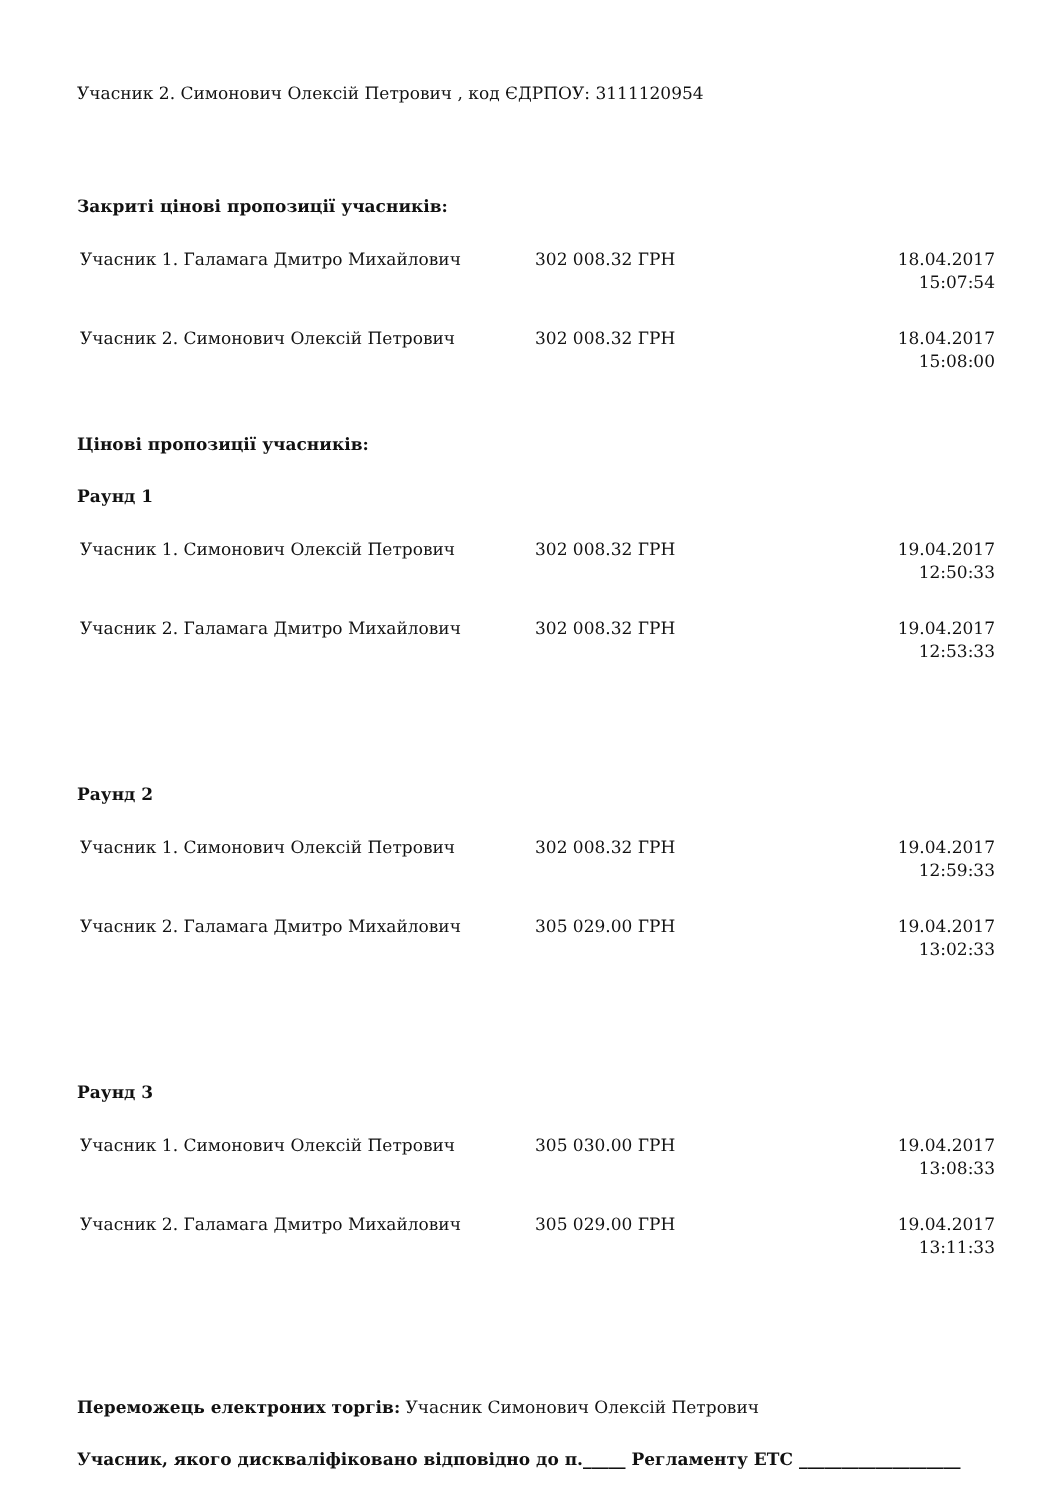Учасник 2. Симонович Олексій Петрович , код ЄДРПОУ: 3111120954
Закриті цінові пропозиції учасників:
| Учасник 1. Галамага Дмитро Михайлович | 302 008.32 ГРН | 18.04.2017 15:07:54 |
| Учасник 2. Симонович Олексій Петрович | 302 008.32 ГРН | 18.04.2017 15:08:00 |
Цінові пропозиції учасників:
Раунд 1
| Учасник 1. Симонович Олексій Петрович | 302 008.32 ГРН | 19.04.2017 12:50:33 |
| Учасник 2. Галамага Дмитро Михайлович | 302 008.32 ГРН | 19.04.2017 12:53:33 |
Раунд 2
| Учасник 1. Симонович Олексій Петрович | 302 008.32 ГРН | 19.04.2017 12:59:33 |
| Учасник 2. Галамага Дмитро Михайлович | 305 029.00 ГРН | 19.04.2017 13:02:33 |
Раунд 3
| Учасник 1. Симонович Олексій Петрович | 305 030.00 ГРН | 19.04.2017 13:08:33 |
| Учасник 2. Галамага Дмитро Михайлович | 305 029.00 ГРН | 19.04.2017 13:11:33 |
Переможець електроних торгів: Учасник Симонович Олексій Петрович
Учасник, якого дискваліфіковано відповідно до п._____ Регламенту ЕТС ___________________